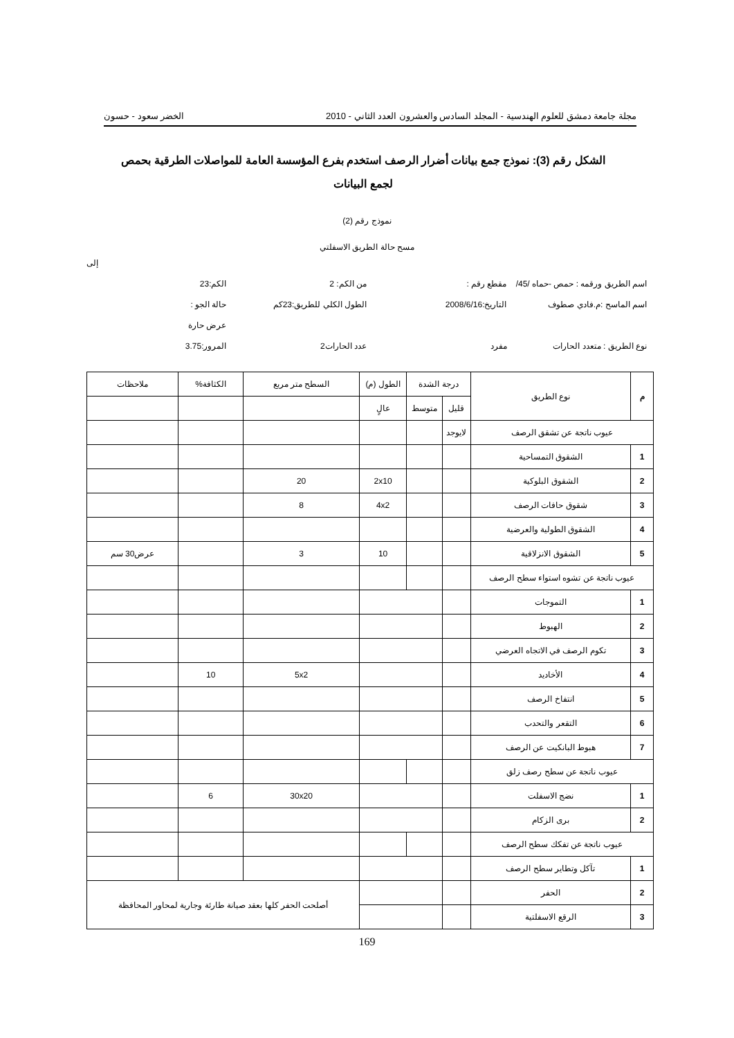مجلة جامعة دمشق للعلوم الهندسية - المجلد السادس والعشرون العدد الثاني - 2010 الخضر سعود - حسون
الشكل رقم (3): نموذج جمع بيانات أضرار الرصف استخدم بفرع المؤسسة العامة للمواصلات الطرقية بحمص لجمع البيانات
نموذج رقم (2)
مسح حالة الطريق الاسفلتي
إلى
اسم الطريق ورقمه : حمص -حماه /45/
مقطع رقم : من الكم: 2 الكم:23
اسم الماسح :م.فادي صطوف التاريخ:2008/6/16 الطول الكلي للطريق:23كم حالة الجو :
عرض حارة
نوع الطريق : متعدد الحارات مفرد عدد الحارات2 المرور:3.75
| م | نوع الطريق | درجة الشدة | | الطول (م) | السطح متر مربع | الكثافة% | ملاحظات |
| --- | --- | --- | --- | --- | --- | --- | --- |
| | | قليل | متوسط | عالٍ | | | |
| عيوب ناتجة عن تشقق الرصف | | لايوجد | | | | | |
| 1 | الشقوق التمساحية | | | | | | |
| 2 | الشقوق البلوكية | | | 2x10 | 20 | | |
| 3 | شقوق حافات الرصف | | | 4x2 | 8 | | |
| 4 | الشقوق الطولية والعرضية | | | | | | |
| 5 | الشقوق الانزلاقية | | | 10 | 3 | | عرض30 سم |
| عيوب ناتجة عن تشوه استواء سطح الرصف | | | | | | | |
| 1 | التموجات | | | | | | |
| 2 | الهبوط | | | | | | |
| 3 | تكوم الرصف في الاتجاه العرضي | | | | | | |
| 4 | الأخاديد | | | | 5x2 | 10 | |
| 5 | انتفاخ الرصف | | | | | | |
| 6 | التقعر والتحدب | | | | | | |
| 7 | هبوط البانكيت عن الرصف | | | | | | |
| عيوب ناتجة عن سطح رصف زلق | | | | | | | |
| 1 | نضج الاسفلت | | | | 30x20 | 6 | |
| 2 | برى الزكام | | | | | | |
| عيوب ناتجة عن تفكك سطح الرصف | | | | | | | |
| 1 | تآكل وتطاير سطح الرصف | | | | | | |
| 2 | الحفر | | | | أصلحت الحفر كلها بعقد صيانة طارئة وجارية لمحاور المحافظة | | |
| 3 | الرقع الاسفلتية | | | | | | |
169